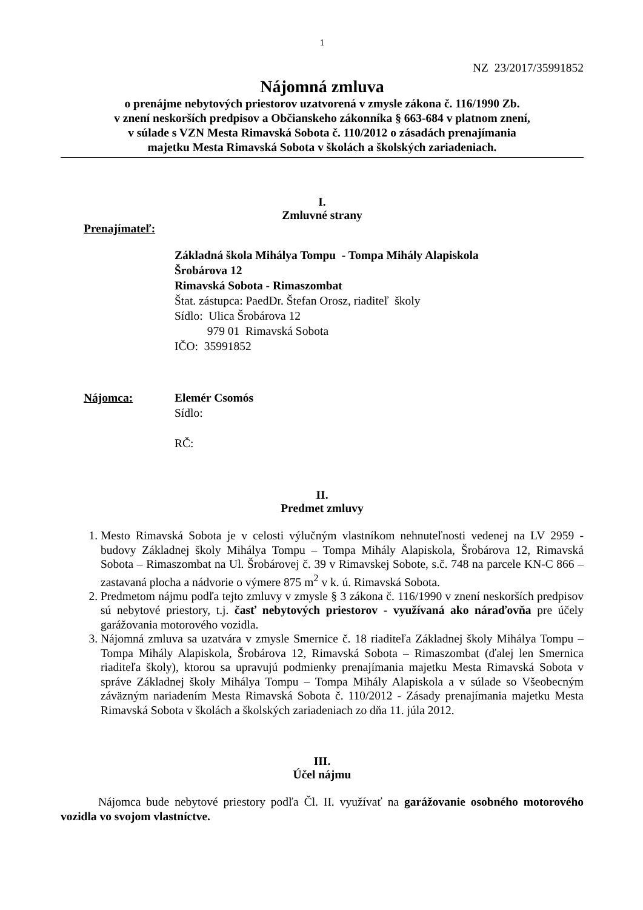1
NZ 23/2017/35991852
Nájomná zmluva
o prenájme nebytových priestorov uzatvorená v zmysle zákona č. 116/1990 Zb.
v znení neskorších predpisov a Občianskeho zákonníka § 663-684 v platnom znení,
v súlade s VZN Mesta Rimavská Sobota č. 110/2012 o zásadách prenajímania
majetku Mesta Rimavská Sobota v školách a školských zariadeniach.
I.
Zmluvné strany
Prenajímateľ:
Základná škola Mihálya Tompu - Tompa Mihály Alapiskola
Šrobárova 12
Rimavská Sobota - Rimaszombat
Štat. zástupca: PaedDr. Štefan Orosz, riaditeľ školy
Sídlo: Ulica Šrobárova 12
979 01 Rimavská Sobota
IČO: 35991852
Nájomca: Elemér Csomós
Sídlo:
RČ:
II.
Predmet zmluvy
1. Mesto Rimavská Sobota je v celosti výlučným vlastníkom nehnuteľnosti vedenej na LV 2959 - budovy Základnej školy Mihálya Tompu – Tompa Mihály Alapiskola, Šrobárova 12, Rimavská Sobota – Rimaszombat na Ul. Šrobárovej č. 39 v Rimavskej Sobote, s.č. 748 na parcele KN-C 866 – zastavaná plocha a nádvorie o výmere 875 m<sup>2</sup> v k. ú. Rimavská Sobota.
2. Predmetom nájmu podľa tejto zmluvy v zmysle § 3 zákona č. 116/1990 v znení neskorších predpisov sú nebytové priestory, t.j. časť nebytových priestorov - využívaná ako náraďovňa pre účely garážovania motorového vozidla.
3. Nájomná zmluva sa uzatvára v zmysle Smernice č. 18 riaditeľa Základnej školy Mihálya Tompu – Tompa Mihály Alapiskola, Šrobárova 12, Rimavská Sobota – Rimaszombat (ďalej len Smernica riaditeľa školy), ktorou sa upravujú podmienky prenajímania majetku Mesta Rimavská Sobota v správe Základnej školy Mihálya Tompu – Tompa Mihály Alapiskola a v súlade so Všeobecným záväzným nariadením Mesta Rimavská Sobota č. 110/2012 - Zásady prenajímania majetku Mesta Rimavská Sobota v školách a školských zariadeniach zo dňa 11. júla 2012.
III.
Účel nájmu
Nájomca bude nebytové priestory podľa Čl. II. využívať na garážovanie osobného motorového vozidla vo svojom vlastníctve.